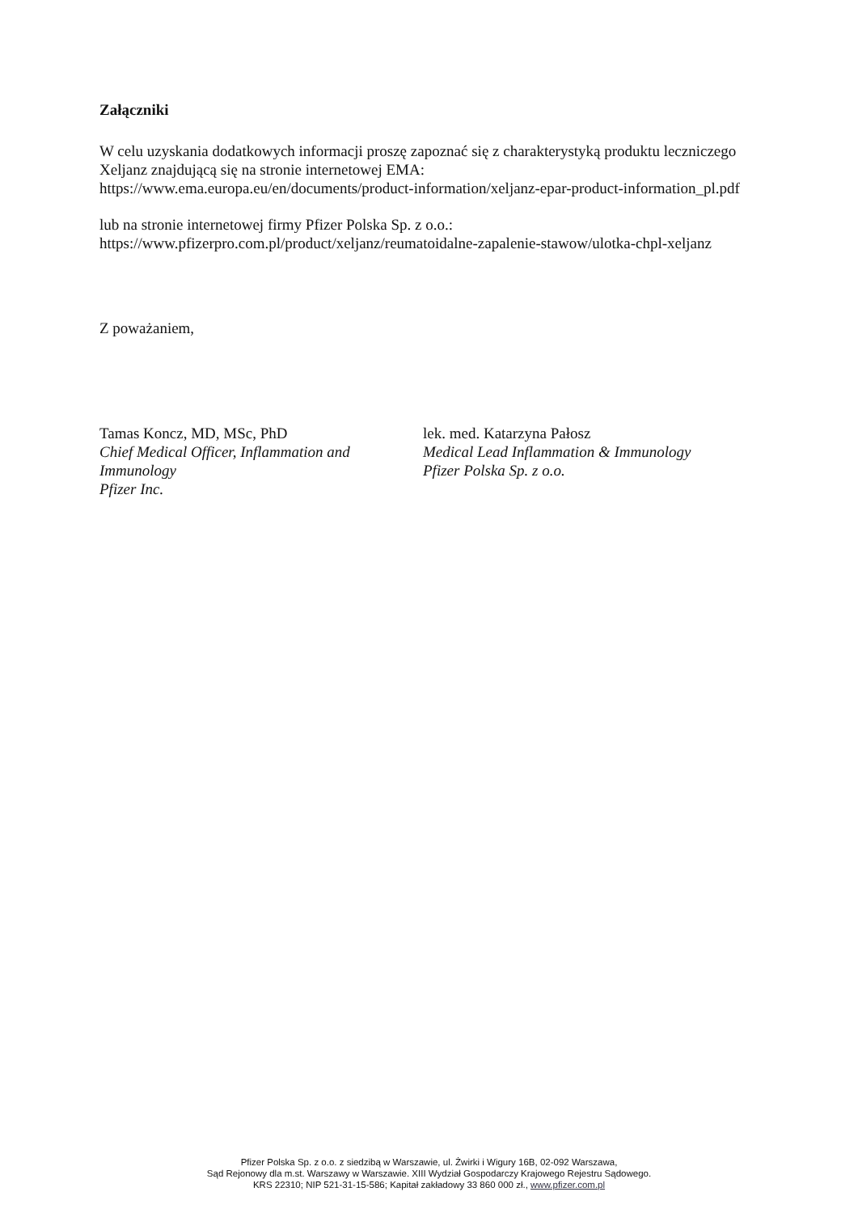Załączniki
W celu uzyskania dodatkowych informacji proszę zapoznać się z charakterystyką produktu leczniczego Xeljanz znajdującą się na stronie internetowej EMA:
https://www.ema.europa.eu/en/documents/product-information/xeljanz-epar-product-information_pl.pdf
lub na stronie internetowej firmy Pfizer Polska Sp. z o.o.:
https://www.pfizerpro.com.pl/product/xeljanz/reumatoidalne-zapalenie-stawow/ulotka-chpl-xeljanz
Z poważaniem,
Tamas Koncz, MD, MSc, PhD
Chief Medical Officer, Inflammation and Immunology
Pfizer Inc.
lek. med. Katarzyna Pałosz
Medical Lead Inflammation & Immunology
Pfizer Polska Sp. z o.o.
Pfizer Polska Sp. z o.o. z siedzibą w Warszawie, ul. Żwirki i Wigury 16B, 02-092 Warszawa,
Sąd Rejonowy dla m.st. Warszawy w Warszawie. XIII Wydział Gospodarczy Krajowego Rejestru Sądowego.
KRS 22310; NIP 521-31-15-586; Kapitał zakładowy 33 860 000 zł., www.pfizer.com.pl